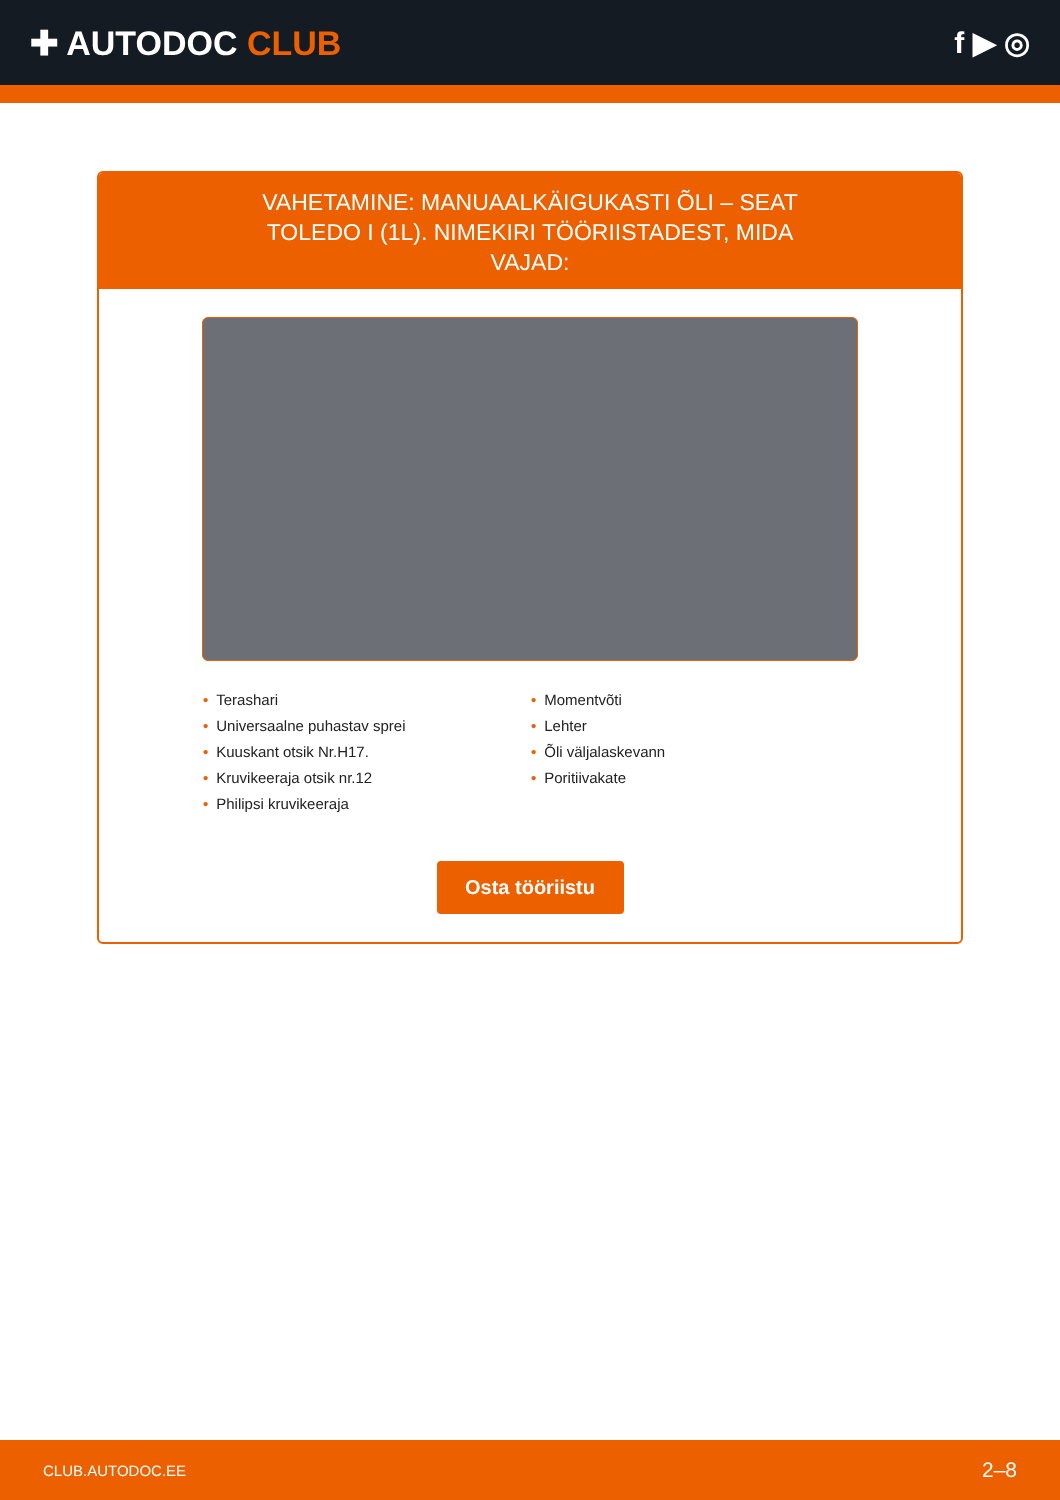✚ AUTODOC CLUB f ▶ ◎
VAHETAMINE: MANUAALKÄIGUKASTI ÕLI – SEAT TOLEDO I (1L). NIMEKIRI TÖÖRIISTADEST, MIDA VAJAD:
• Terashari
• Universaalne puhastav sprei
• Kuuskant otsik Nr.H17.
• Kruvikeeraja otsik nr.12
• Philipsi kruvikeeraja
• Momentvõti
• Lehter
• Õli väljalaskevann
• Poritiivakate
Osta tööriistu
CLUB.AUTODOC.EE 2–8